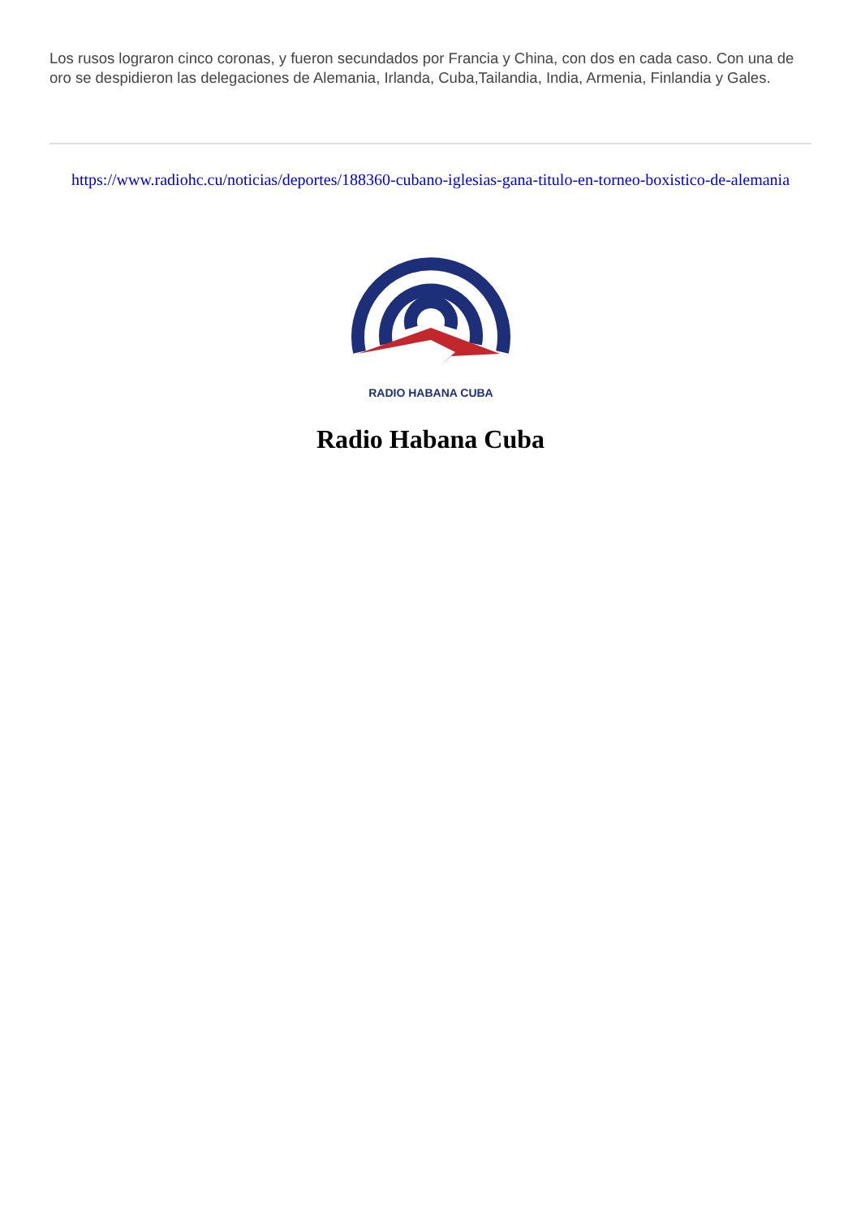Los rusos lograron cinco coronas, y fueron secundados por Francia y China, con dos en cada caso. Con una de oro se despidieron las delegaciones de Alemania, Irlanda, Cuba,Tailandia, India, Armenia, Finlandia y Gales.
https://www.radiohc.cu/noticias/deportes/188360-cubano-iglesias-gana-titulo-en-torneo-boxistico-de-alemania
RADIO HABANA CUBA
Radio Habana Cuba